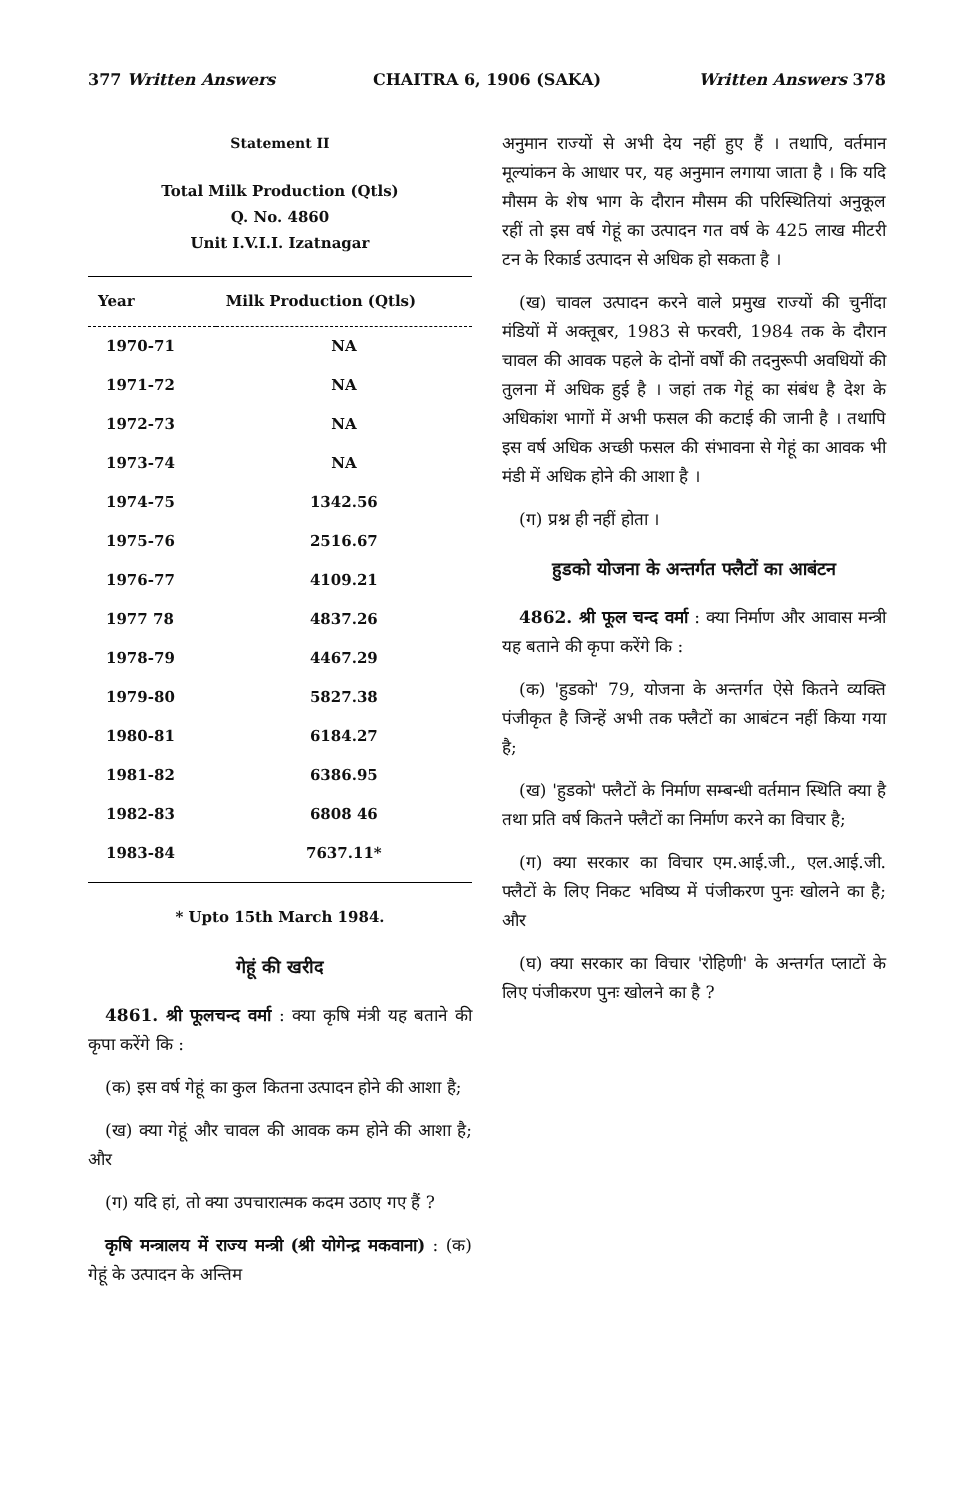377 Written Answers CHAITRA 6, 1906 (SAKA) Written Answers 378
Statement II
Total Milk Production (Qtls)
Q. No. 4860
Unit I.V.I.I. Izatnagar
| Year | Milk Production (Qtls) |
| --- | --- |
| 1970-71 | NA |
| 1971-72 | NA |
| 1972-73 | NA |
| 1973-74 | NA |
| 1974-75 | 1342.56 |
| 1975-76 | 2516.67 |
| 1976-77 | 4109.21 |
| 1977 78 | 4837.26 |
| 1978-79 | 4467.29 |
| 1979-80 | 5827.38 |
| 1980-81 | 6184.27 |
| 1981-82 | 6386.95 |
| 1982-83 | 6808 46 |
| 1983-84 | 7637.11* |
* Upto 15th March 1984.
गेहूं की खरीद
 4861. श्री फूलचन्द वर्मा : क्या कृषि मंत्री यह बताने की कृपा करेंगे कि :
 (क) इस वर्ष गेहूं का कुल कितना उत्पादन होने की आशा है;
 (ख) क्या गेहूं और चावल की आवक कम होने की आशा है; और
 (ग) यदि हां, तो क्या उपचारात्मक कदम उठाए गए हैं ?
 कृषि मन्त्रालय में राज्य मन्त्री (श्री योगेन्द्र मकवाना) : (क) गेहूं के उत्पादन के अन्तिम
अनुमान राज्यों से अभी देय नहीं हुए हैं । तथापि, वर्तमान मूल्यांकन के आधार पर, यह अनुमान लगाया जाता है । कि यदि मौसम के शेष भाग के दौरान मौसम की परिस्थितियां अनुकूल रहीं तो इस वर्ष गेहूं का उत्पादन गत वर्ष के 425 लाख मीटरी टन के रिकार्ड उत्पादन से अधिक हो सकता है ।
 (ख) चावल उत्पादन करने वाले प्रमुख राज्यों की चुनींदा मंडियों में अक्तूबर, 1983 से फरवरी, 1984 तक के दौरान चावल की आवक पहले के दोनों वर्षों की तदनुरूपी अवधियों की तुलना में अधिक हुई है । जहां तक गेहूं का संबंध है देश के अधिकांश भागों में अभी फसल की कटाई की जानी है । तथापि इस वर्ष अधिक अच्छी फसल की संभावना से गेहूं का आवक भी मंडी में अधिक होने की आशा है ।
 (ग) प्रश्न ही नहीं होता ।
हुडको योजना के अन्तर्गत फ्लैटों का आबंटन
 4862. श्री फूल चन्द वर्मा : क्या निर्माण और आवास मन्त्री यह बताने की कृपा करेंगे कि :
 (क) 'हुडको' 79, योजना के अन्तर्गत ऐसे कितने व्यक्ति पंजीकृत है जिन्हें अभी तक फ्लैटों का आबंटन नहीं किया गया है;
 (ख) 'हुडको' फ्लैटों के निर्माण सम्बन्धी वर्तमान स्थिति क्या है तथा प्रति वर्ष कितने फ्लैटों का निर्माण करने का विचार है;
 (ग) क्या सरकार का विचार एम.आई.जी., एल.आई.जी. फ्लैटों के लिए निकट भविष्य में पंजीकरण पुनः खोलने का है; और
 (घ) क्या सरकार का विचार 'रोहिणी' के अन्तर्गत प्लाटों के लिए पंजीकरण पुनः खोलने का है ?